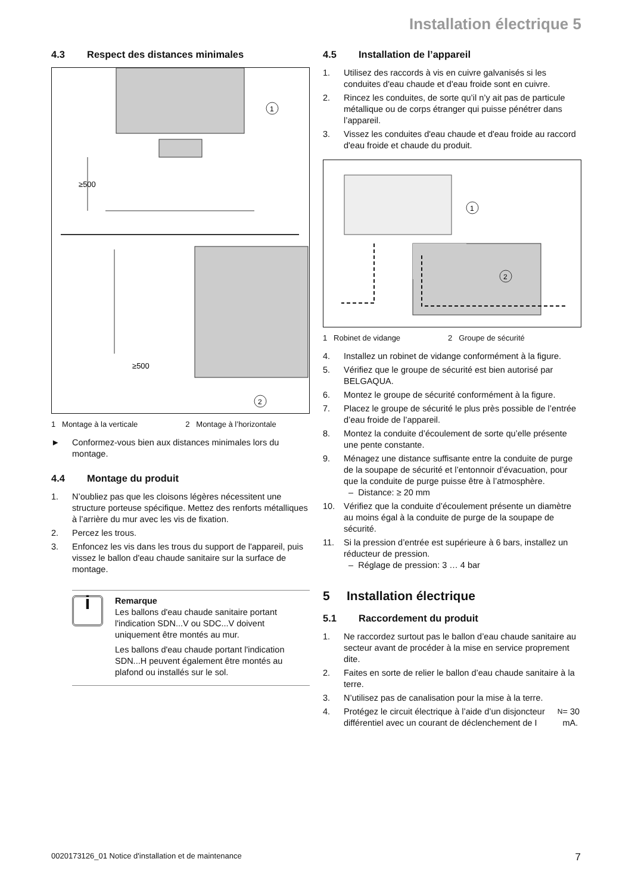Installation électrique 5
4.3 Respect des distances minimales
≥500
≥500
1
2
1 Montage à la verticale 2 Montage à l’horizontale
► Conformez-vous bien aux distances minimales lors du montage.
4.4 Montage du produit
1. N’oubliez pas que les cloisons légères nécessitent une structure porteuse spécifique. Mettez des renforts métalliques à l’arrière du mur avec les vis de fixation.
2. Percez les trous.
3. Enfoncez les vis dans les trous du support de l'appareil, puis vissez le ballon d'eau chaude sanitaire sur la surface de montage.
i
Remarque
Les ballons d'eau chaude sanitaire portant l'indication SDN...V ou SDC...V doivent uniquement être montés au mur.
Les ballons d'eau chaude portant l'indication SDN...H peuvent également être montés au plafond ou installés sur le sol.
4.5 Installation de l’appareil
1. Utilisez des raccords à vis en cuivre galvanisés si les conduites d'eau chaude et d'eau froide sont en cuivre.
2. Rincez les conduites, de sorte qu’il n’y ait pas de particule métallique ou de corps étranger qui puisse pénétrer dans l’appareil.
3. Vissez les conduites d'eau chaude et d'eau froide au raccord d'eau froide et chaude du produit.
1
2
1 Robinet de vidange 2 Groupe de sécurité
4. Installez un robinet de vidange conformément à la figure.
5. Vérifiez que le groupe de sécurité est bien autorisé par BELGAQUA.
6. Montez le groupe de sécurité conformément à la figure.
7. Placez le groupe de sécurité le plus près possible de l’entrée d’eau froide de l’appareil.
8. Montez la conduite d’écoulement de sorte qu’elle présente une pente constante.
9. Ménagez une distance suffisante entre la conduite de purge de la soupape de sécurité et l’entonnoir d’évacuation, pour que la conduite de purge puisse être à l’atmosphère.
– Distance: ≥ 20 mm
10. Vérifiez que la conduite d’écoulement présente un diamètre au moins égal à la conduite de purge de la soupape de sécurité.
11. Si la pression d’entrée est supérieure à 6 bars, installez un réducteur de pression.
– Réglage de pression: 3 … 4 bar
5 Installation électrique
5.1 Raccordement du produit
1. Ne raccordez surtout pas le ballon d’eau chaude sanitaire au secteur avant de procéder à la mise en service proprement dite.
2. Faites en sorte de relier le ballon d’eau chaude sanitaire à la terre.
3. N’utilisez pas de canalisation pour la mise à la terre.
4. Protégez le circuit électrique à l’aide d’un disjoncteur différentiel avec un courant de déclenchement de I<sub>N</sub> = 30 mA.
0020173126_01 Notice d'installation et de maintenance 7